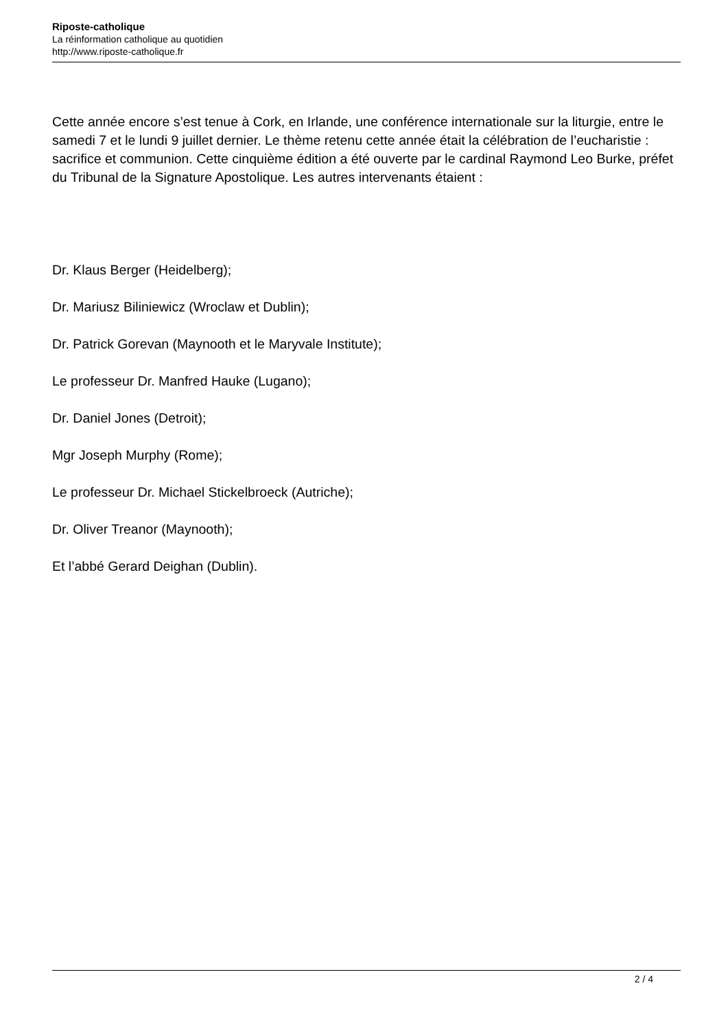Riposte-catholique
La réinformation catholique au quotidien
http://www.riposte-catholique.fr
Cette année encore s’est tenue à Cork, en Irlande, une conférence internationale sur la liturgie, entre le samedi 7 et le lundi 9 juillet dernier. Le thème retenu cette année était la célébration de l’eucharistie : sacrifice et communion. Cette cinquième édition a été ouverte par le cardinal Raymond Leo Burke, préfet du Tribunal de la Signature Apostolique. Les autres intervenants étaient :
Dr. Klaus Berger (Heidelberg);
Dr. Mariusz Biliniewicz (Wroclaw et Dublin);
Dr. Patrick Gorevan (Maynooth et le Maryvale Institute);
Le professeur Dr. Manfred Hauke (Lugano);
Dr. Daniel Jones (Detroit);
Mgr Joseph Murphy (Rome);
Le professeur Dr. Michael Stickelbroeck (Autriche);
Dr. Oliver Treanor (Maynooth);
Et l’abbé Gerard Deighan (Dublin).
2 / 4